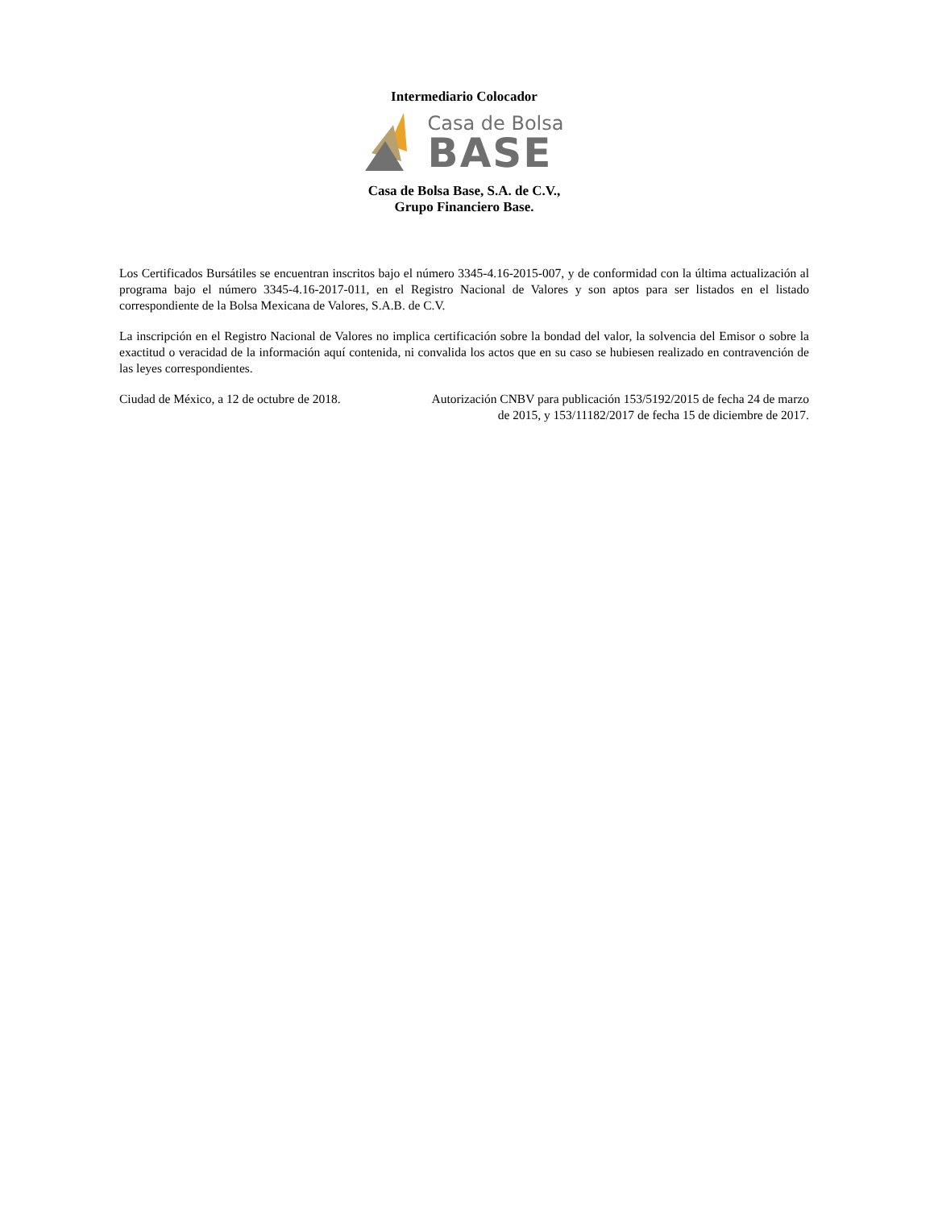Intermediario Colocador
Casa de Bolsa
BASE
Casa de Bolsa Base, S.A. de C.V.,
Grupo Financiero Base.
Los Certificados Bursátiles se encuentran inscritos bajo el número 3345-4.16-2015-007, y de conformidad con la última actualización al programa bajo el número 3345-4.16-2017-011, en el Registro Nacional de Valores y son aptos para ser listados en el listado correspondiente de la Bolsa Mexicana de Valores, S.A.B. de C.V.
La inscripción en el Registro Nacional de Valores no implica certificación sobre la bondad del valor, la solvencia del Emisor o sobre la exactitud o veracidad de la información aquí contenida, ni convalida los actos que en su caso se hubiesen realizado en contravención de las leyes correspondientes.
Ciudad de México, a 12 de octubre de 2018.
Autorización CNBV para publicación 153/5192/2015 de fecha 24 de marzo de 2015, y 153/11182/2017 de fecha 15 de diciembre de 2017.